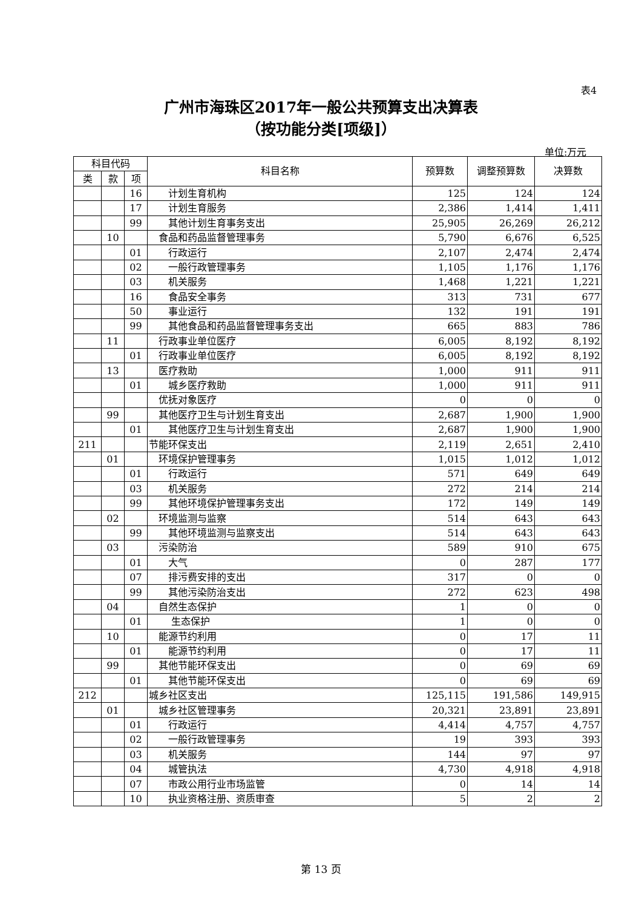表4
广州市海珠区2017年一般公共预算支出决算表
（按功能分类[项级]）
单位:万元
| 科目代码 | | | 科目名称 | 预算数 | 调整预算数 | 决算数 |
| --- | --- | --- | --- | --- | --- | --- |
| 类 | 款 | 项 | | | | |
| | | 16 | 计划生育机构 | 125 | 124 | 124 |
| | | 17 | 计划生育服务 | 2,386 | 1,414 | 1,411 |
| | | 99 | 其他计划生育事务支出 | 25,905 | 26,269 | 26,212 |
| | 10 | | 食品和药品监督管理事务 | 5,790 | 6,676 | 6,525 |
| | | 01 | 行政运行 | 2,107 | 2,474 | 2,474 |
| | | 02 | 一般行政管理事务 | 1,105 | 1,176 | 1,176 |
| | | 03 | 机关服务 | 1,468 | 1,221 | 1,221 |
| | | 16 | 食品安全事务 | 313 | 731 | 677 |
| | | 50 | 事业运行 | 132 | 191 | 191 |
| | | 99 | 其他食品和药品监督管理事务支出 | 665 | 883 | 786 |
| | 11 | | 行政事业单位医疗 | 6,005 | 8,192 | 8,192 |
| | | 01 | 行政事业单位医疗 | 6,005 | 8,192 | 8,192 |
| | 13 | | 医疗救助 | 1,000 | 911 | 911 |
| | | 01 | 城乡医疗救助 | 1,000 | 911 | 911 |
| | | | 优抚对象医疗 | 0 | 0 | 0 |
| | 99 | | 其他医疗卫生与计划生育支出 | 2,687 | 1,900 | 1,900 |
| | | 01 | 其他医疗卫生与计划生育支出 | 2,687 | 1,900 | 1,900 |
| 211 | | | 节能环保支出 | 2,119 | 2,651 | 2,410 |
| | 01 | | 环境保护管理事务 | 1,015 | 1,012 | 1,012 |
| | | 01 | 行政运行 | 571 | 649 | 649 |
| | | 03 | 机关服务 | 272 | 214 | 214 |
| | | 99 | 其他环境保护管理事务支出 | 172 | 149 | 149 |
| | 02 | | 环境监测与监察 | 514 | 643 | 643 |
| | | 99 | 其他环境监测与监察支出 | 514 | 643 | 643 |
| | 03 | | 污染防治 | 589 | 910 | 675 |
| | | 01 | 大气 | 0 | 287 | 177 |
| | | 07 | 排污费安排的支出 | 317 | 0 | 0 |
| | | 99 | 其他污染防治支出 | 272 | 623 | 498 |
| | 04 | | 自然生态保护 | 1 | 0 | 0 |
| | | 01 | 生态保护 | 1 | 0 | 0 |
| | 10 | | 能源节约利用 | 0 | 17 | 11 |
| | | 01 | 能源节约利用 | 0 | 17 | 11 |
| | 99 | | 其他节能环保支出 | 0 | 69 | 69 |
| | | 01 | 其他节能环保支出 | 0 | 69 | 69 |
| 212 | | | 城乡社区支出 | 125,115 | 191,586 | 149,915 |
| | 01 | | 城乡社区管理事务 | 20,321 | 23,891 | 23,891 |
| | | 01 | 行政运行 | 4,414 | 4,757 | 4,757 |
| | | 02 | 一般行政管理事务 | 19 | 393 | 393 |
| | | 03 | 机关服务 | 144 | 97 | 97 |
| | | 04 | 城管执法 | 4,730 | 4,918 | 4,918 |
| | | 07 | 市政公用行业市场监管 | 0 | 14 | 14 |
| | | 10 | 执业资格注册、资质审查 | 5 | 2 | 2 |
第 13 页